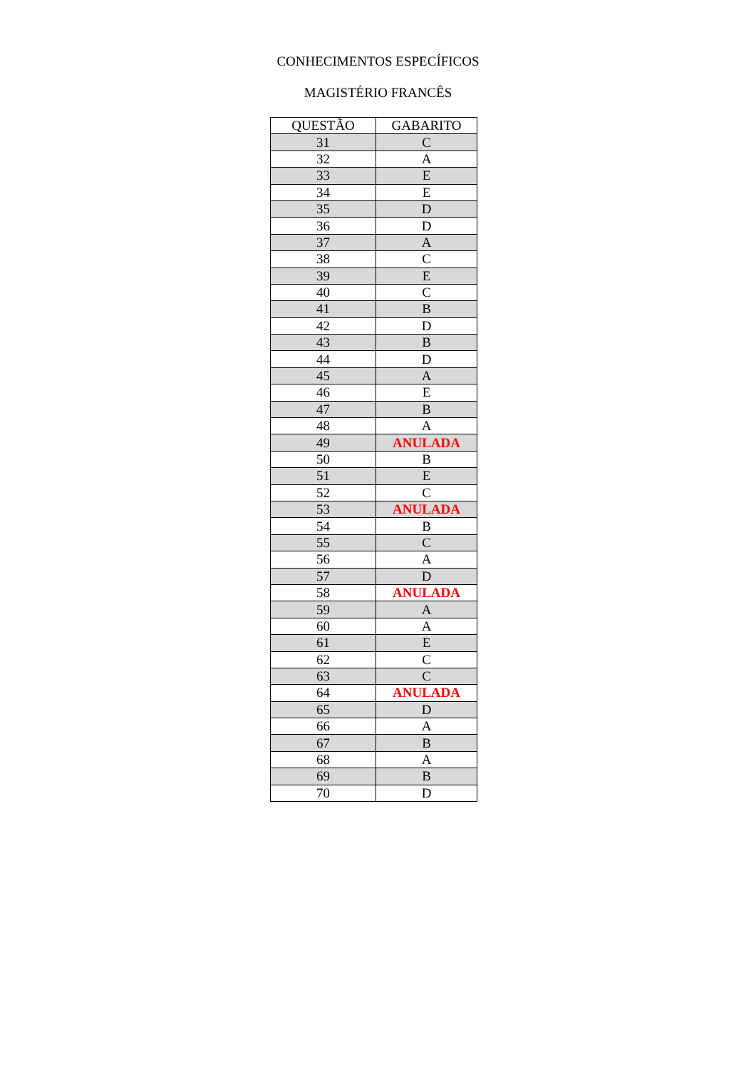CONHECIMENTOS ESPECÍFICOS
MAGISTÉRIO FRANCÊS
| QUESTÃO | GABARITO |
| --- | --- |
| 31 | C |
| 32 | A |
| 33 | E |
| 34 | E |
| 35 | D |
| 36 | D |
| 37 | A |
| 38 | C |
| 39 | E |
| 40 | C |
| 41 | B |
| 42 | D |
| 43 | B |
| 44 | D |
| 45 | A |
| 46 | E |
| 47 | B |
| 48 | A |
| 49 | ANULADA |
| 50 | B |
| 51 | E |
| 52 | C |
| 53 | ANULADA |
| 54 | B |
| 55 | C |
| 56 | A |
| 57 | D |
| 58 | ANULADA |
| 59 | A |
| 60 | A |
| 61 | E |
| 62 | C |
| 63 | C |
| 64 | ANULADA |
| 65 | D |
| 66 | A |
| 67 | B |
| 68 | A |
| 69 | B |
| 70 | D |